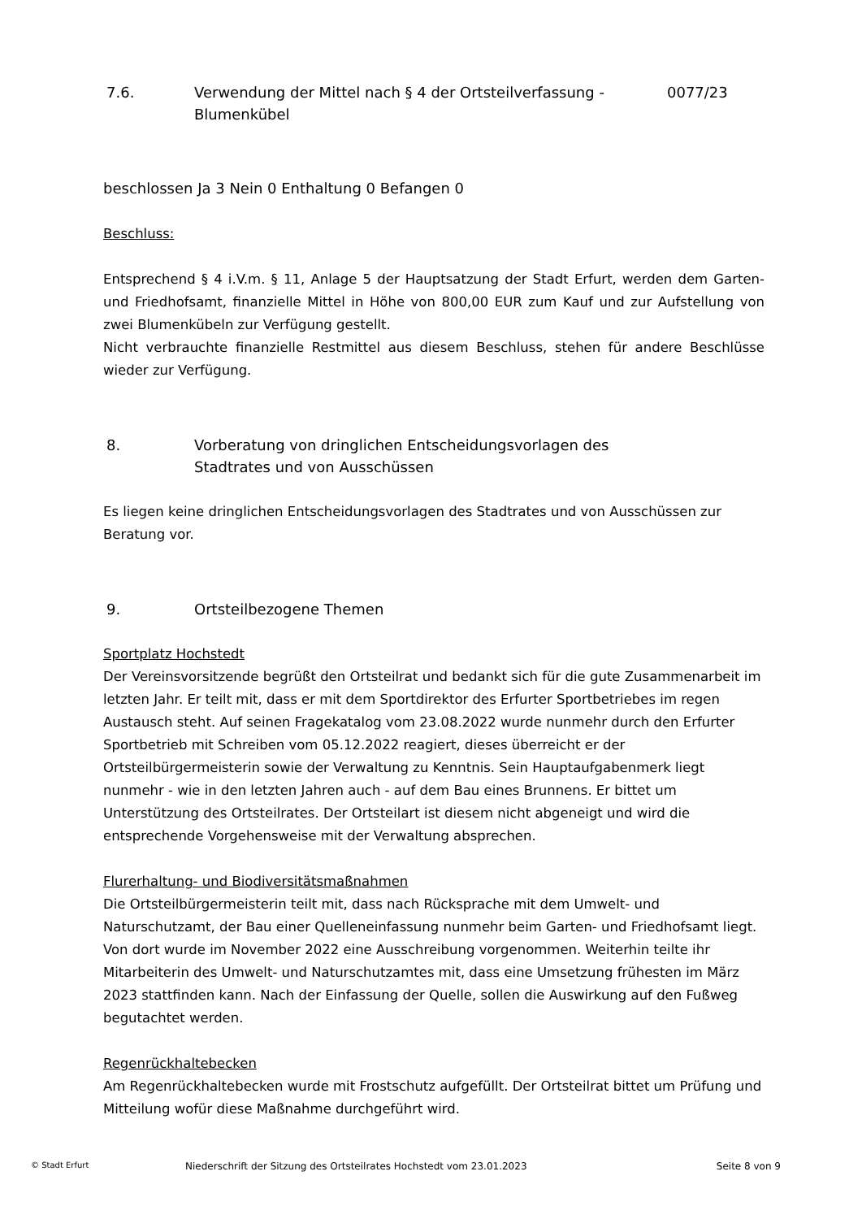7.6. Verwendung der Mittel nach § 4 der Ortsteilverfassung - Blumenkübel 0077/23
beschlossen Ja 3 Nein 0 Enthaltung 0 Befangen 0
Beschluss:
Entsprechend § 4 i.V.m. § 11, Anlage 5 der Hauptsatzung der Stadt Erfurt, werden dem Garten- und Friedhofsamt, finanzielle Mittel in Höhe von 800,00 EUR zum Kauf und zur Aufstellung von zwei Blumenkübeln zur Verfügung gestellt.
Nicht verbrauchte finanzielle Restmittel aus diesem Beschluss, stehen für andere Beschlüsse wieder zur Verfügung.
8. Vorberatung von dringlichen Entscheidungsvorlagen des
Stadtrates und von Ausschüssen
Es liegen keine dringlichen Entscheidungsvorlagen des Stadtrates und von Ausschüssen zur Beratung vor.
9. Ortsteilbezogene Themen
Sportplatz Hochstedt
Der Vereinsvorsitzende begrüßt den Ortsteilrat und bedankt sich für die gute Zusammenarbeit im letzten Jahr. Er teilt mit, dass er mit dem Sportdirektor des Erfurter Sportbetriebes im regen Austausch steht. Auf seinen Fragekatalog vom 23.08.2022 wurde nunmehr durch den Erfurter Sportbetrieb mit Schreiben vom 05.12.2022 reagiert, dieses überreicht er der Ortsteilbürgermeisterin sowie der Verwaltung zu Kenntnis. Sein Hauptaufgabenmerk liegt nunmehr - wie in den letzten Jahren auch - auf dem Bau eines Brunnens. Er bittet um Unterstützung des Ortsteilrates. Der Ortsteilart ist diesem nicht abgeneigt und wird die entsprechende Vorgehensweise mit der Verwaltung absprechen.
Flurerhaltung- und Biodiversitätsmaßnahmen
Die Ortsteilbürgermeisterin teilt mit, dass nach Rücksprache mit dem Umwelt- und Naturschutzamt, der Bau einer Quelleneinfassung nunmehr beim Garten- und Friedhofsamt liegt. Von dort wurde im November 2022 eine Ausschreibung vorgenommen. Weiterhin teilte ihr Mitarbeiterin des Umwelt- und Naturschutzamtes mit, dass eine Umsetzung frühesten im März 2023 stattfinden kann. Nach der Einfassung der Quelle, sollen die Auswirkung auf den Fußweg begutachtet werden.
Regenrückhaltebecken
Am Regenrückhaltebecken wurde mit Frostschutz aufgefüllt. Der Ortsteilrat bittet um Prüfung und Mitteilung wofür diese Maßnahme durchgeführt wird.
© Stadt Erfurt Niederschrift der Sitzung des Ortsteilrates Hochstedt vom 23.01.2023 Seite 8 von 9